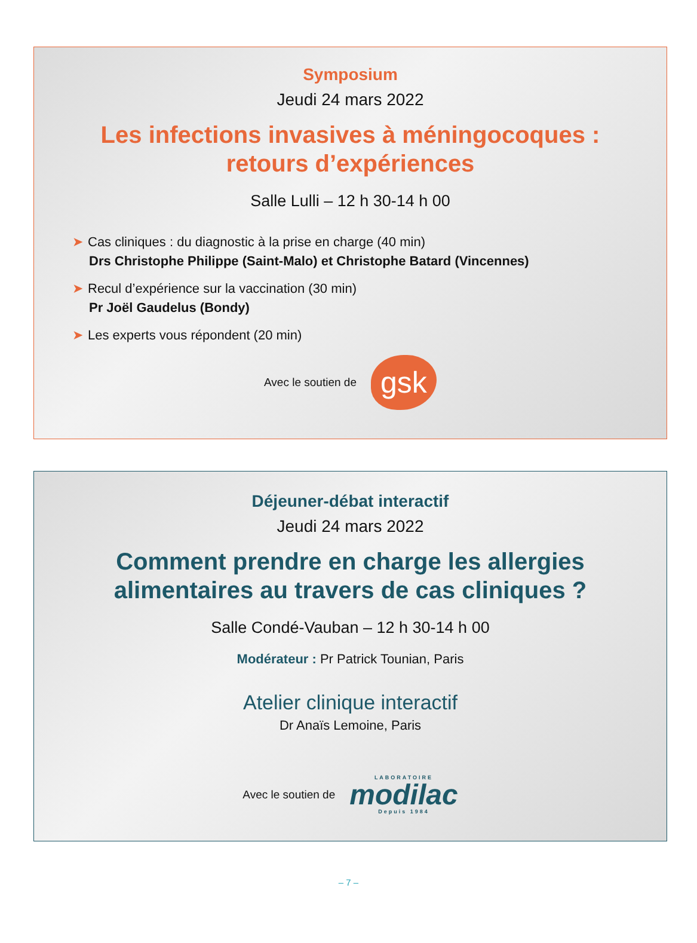Symposium
Jeudi 24 mars 2022
Les infections invasives à méningocoques :
retours d’expériences
Salle Lulli – 12 h 30-14 h 00
➤ Cas cliniques : du diagnostic à la prise en charge (40 min)
Drs Christophe Philippe (Saint-Malo) et Christophe Batard (Vincennes)
➤ Recul d’expérience sur la vaccination (30 min)
Pr Joël Gaudelus (Bondy)
➤ Les experts vous répondent (20 min)
Avec le soutien de gsk
Déjeuner-débat interactif
Jeudi 24 mars 2022
Comment prendre en charge les allergies
alimentaires au travers de cas cliniques ?
Salle Condé-Vauban – 12 h 30-14 h 00
Modérateur : Pr Patrick Tounian, Paris
Atelier clinique interactif
Dr Anaïs Lemoine, Paris
Avec le soutien de LABORATOIRE
modilac
Depuis 1984
– 7 –